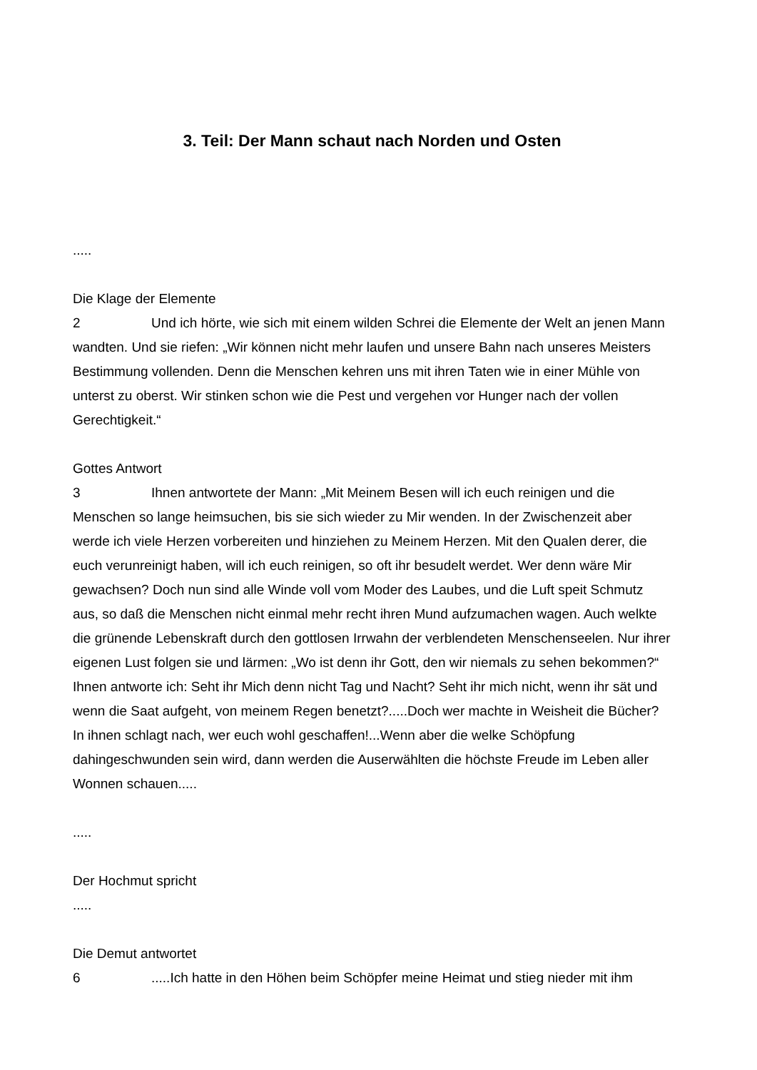3. Teil: Der Mann schaut nach Norden und Osten
.....
Die Klage der Elemente
2 Und ich hörte, wie sich mit einem wilden Schrei die Elemente der Welt an jenen Mann wandten. Und sie riefen: „Wir können nicht mehr laufen und unsere Bahn nach unseres Meisters Bestimmung vollenden. Denn die Menschen kehren uns mit ihren Taten wie in einer Mühle von unterst zu oberst. Wir stinken schon wie die Pest und vergehen vor Hunger nach der vollen Gerechtigkeit.“
Gottes Antwort
3 Ihnen antwortete der Mann: „Mit Meinem Besen will ich euch reinigen und die Menschen so lange heimsuchen, bis sie sich wieder zu Mir wenden. In der Zwischenzeit aber werde ich viele Herzen vorbereiten und hinziehen zu Meinem Herzen. Mit den Qualen derer, die euch verunreinigt haben, will ich euch reinigen, so oft ihr besudelt werdet. Wer denn wäre Mir gewachsen? Doch nun sind alle Winde voll vom Moder des Laubes, und die Luft speit Schmutz aus, so daß die Menschen nicht einmal mehr recht ihren Mund aufzumachen wagen. Auch welkte die grünende Lebenskraft durch den gottlosen Irrwahn der verblendeten Menschenseelen. Nur ihrer eigenen Lust folgen sie und lärmen: „Wo ist denn ihr Gott, den wir niemals zu sehen bekommen?“
Ihnen antworte ich: Seht ihr Mich denn nicht Tag und Nacht? Seht ihr mich nicht, wenn ihr sät und wenn die Saat aufgeht, von meinem Regen benetzt?.....Doch wer machte in Weisheit die Bücher? In ihnen schlagt nach, wer euch wohl geschaffen!...Wenn aber die welke Schöpfung dahingeschwunden sein wird, dann werden die Auserwählten die höchste Freude im Leben aller Wonnen schauen.....
.....
Der Hochmut spricht
.....
Die Demut antwortet
6.....Ich hatte in den Höhen beim Schöpfer meine Heimat und stieg nieder mit ihm